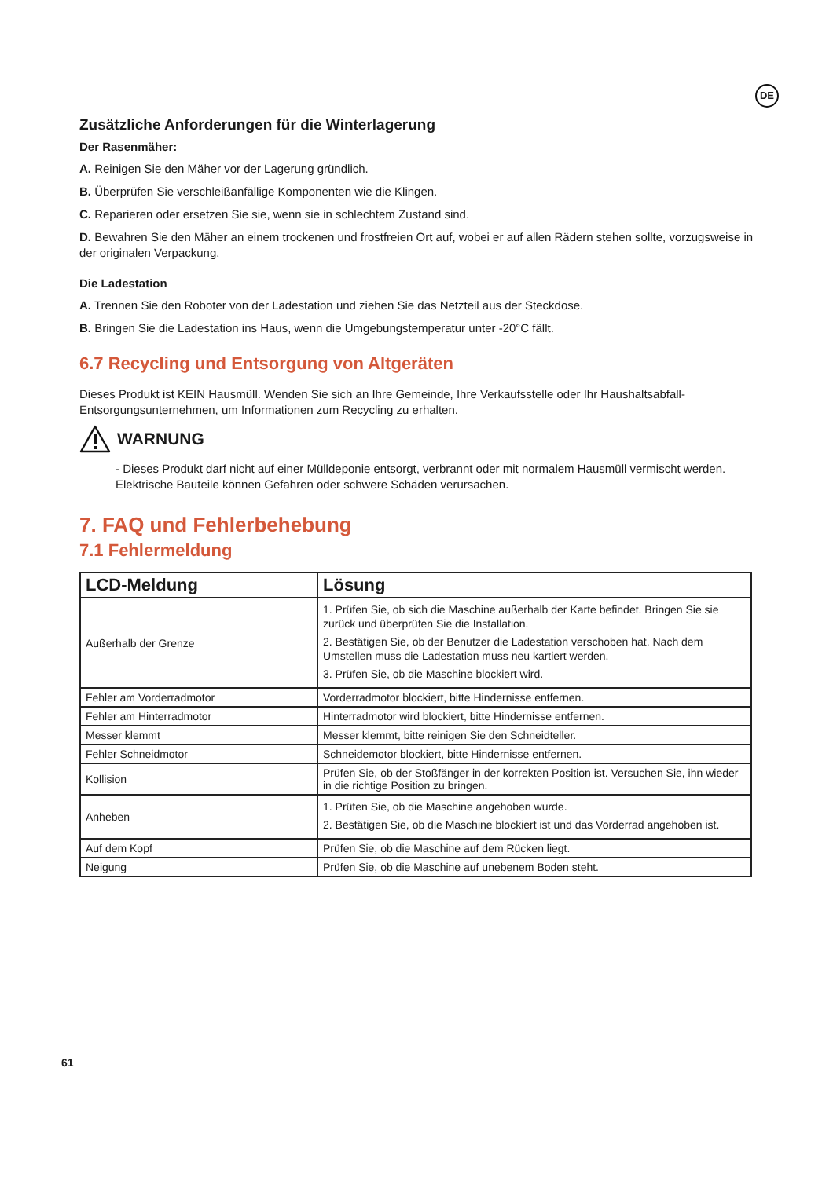DE
Zusätzliche Anforderungen für die Winterlagerung
Der Rasenmäher:
A. Reinigen Sie den Mäher vor der Lagerung gründlich.
B. Überprüfen Sie verschleißanfällige Komponenten wie die Klingen.
C. Reparieren oder ersetzen Sie sie, wenn sie in schlechtem Zustand sind.
D. Bewahren Sie den Mäher an einem trockenen und frostfreien Ort auf, wobei er auf allen Rädern stehen sollte, vorzugsweise in der originalen Verpackung.
Die Ladestation
A. Trennen Sie den Roboter von der Ladestation und ziehen Sie das Netzteil aus der Steckdose.
B. Bringen Sie die Ladestation ins Haus, wenn die Umgebungstemperatur unter -20°C fällt.
6.7 Recycling und Entsorgung von Altgeräten
Dieses Produkt ist KEIN Hausmüll. Wenden Sie sich an Ihre Gemeinde, Ihre Verkaufsstelle oder Ihr Haushaltsabfall-Entsorgungsunternehmen, um Informationen zum Recycling zu erhalten.
WARNUNG
- Dieses Produkt darf nicht auf einer Mülldeponie entsorgt, verbrannt oder mit normalem Hausmüll vermischt werden. Elektrische Bauteile können Gefahren oder schwere Schäden verursachen.
7. FAQ und Fehlerbehebung
7.1 Fehlermeldung
| LCD-Meldung | Lösung |
| --- | --- |
| Außerhalb der Grenze | 1. Prüfen Sie, ob sich die Maschine außerhalb der Karte befindet. Bringen Sie sie zurück und überprüfen Sie die Installation. 2. Bestätigen Sie, ob der Benutzer die Ladestation verschoben hat. Nach dem Umstellen muss die Ladestation muss neu kartiert werden. 3. Prüfen Sie, ob die Maschine blockiert wird. |
| Fehler am Vorderradmotor | Vorderradmotor blockiert, bitte Hindernisse entfernen. |
| Fehler am Hinterradmotor | Hinterradmotor wird blockiert, bitte Hindernisse entfernen. |
| Messer klemmt | Messer klemmt, bitte reinigen Sie den Schneidteller. |
| Fehler Schneidmotor | Schneidemotor blockiert, bitte Hindernisse entfernen. |
| Kollision | Prüfen Sie, ob der Stoßfänger in der korrekten Position ist. Versuchen Sie, ihn wieder in die richtige Position zu bringen. |
| Anheben | 1. Prüfen Sie, ob die Maschine angehoben wurde. 2. Bestätigen Sie, ob die Maschine blockiert ist und das Vorderrad angehoben ist. |
| Auf dem Kopf | Prüfen Sie, ob die Maschine auf dem Rücken liegt. |
| Neigung | Prüfen Sie, ob die Maschine auf unebenem Boden steht. |
61